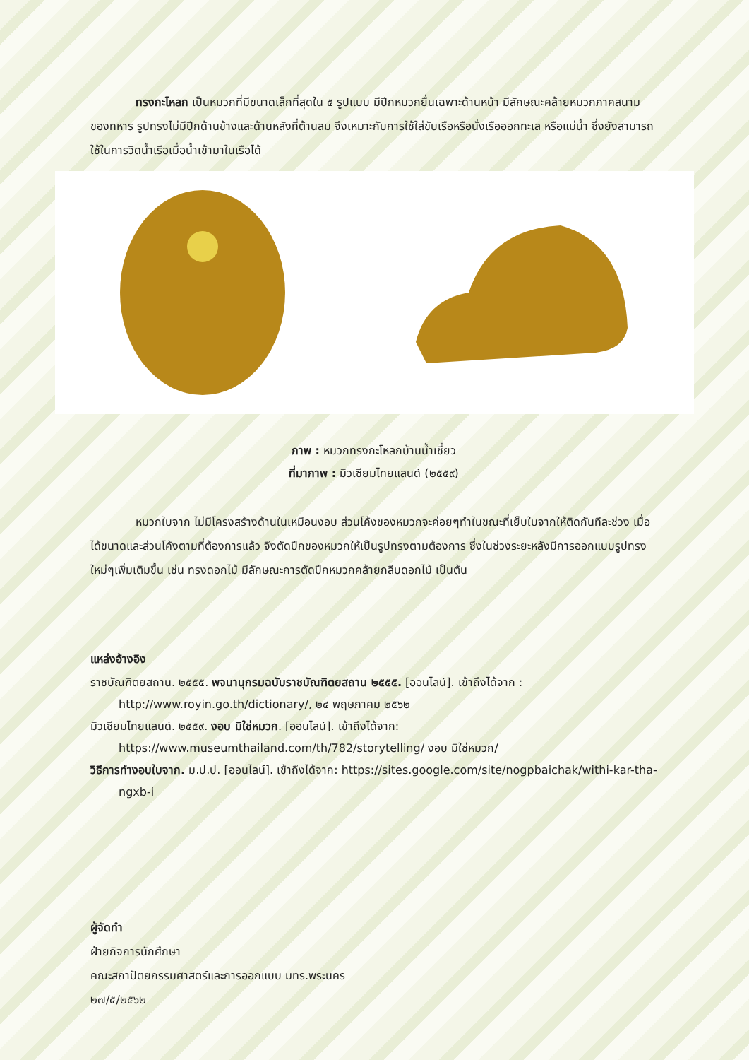ทรงกะโหลก เป็นหมวกที่มีขนาดเล็กที่สุดใน ๕ รูปแบบ มีปีกหมวกยื่นเฉพาะด้านหน้า มีลักษณะคล้ายหมวกภาคสนามของทหาร รูปทรงไม่มีปีกด้านข้างและด้านหลังที่ต้านลม จึงเหมาะกับการใช้ใส่ขับเรือหรือนั่งเรือออกทะเล หรือแม่น้ำ ซึ่งยังสามารถใช้ในการวิดน้ำเรือเมื่อน้ำเข้ามาในเรือได้
ภาพ : หมวกทรงกะโหลกบ้านน้ำเชี่ยว
ที่มาภาพ : มิวเซียมไทยแลนด์ (๒๕๕๙)
หมวกใบจาก ไม่มีโครงสร้างด้านในเหมือนงอบ ส่วนโค้งของหมวกจะค่อยๆทำในขณะที่เย็บใบจากให้ติดกันทีละช่วง เมื่อได้ขนาดและส่วนโค้งตามที่ต้องการแล้ว จึงตัดปีกของหมวกให้เป็นรูปทรงตามต้องการ ซึ่งในช่วงระยะหลังมีการออกแบบรูปทรงใหม่ๆเพิ่มเติมขึ้น เช่น ทรงดอกไม้ มีลักษณะการตัดปีกหมวกคล้ายกลีบดอกไม้ เป็นต้น
แหล่งอ้างอิง
ราชบัณฑิตยสถาน. ๒๕๕๕. พจนานุกรมฉบับราชบัณฑิตยสถาน ๒๕๕๕. [ออนไลน์]. เข้าถึงได้จาก : http://www.royin.go.th/dictionary/, ๒๔ พฤษภาคม ๒๕๖๒
มิวเซียมไทยแลนด์. ๒๕๕๙. งอบ มิใช่หมวก. [ออนไลน์]. เข้าถึงได้จาก: https://www.museumthailand.com/th/782/storytelling/ งอบ มิใช่หมวก/
วิธีการทำงอบใบจาก. ม.ป.ป. [ออนไลน์]. เข้าถึงได้จาก: https://sites.google.com/site/nogpbaichak/withi-kar-tha-ngxb-i
ผู้จัดทำ
ฝ่ายกิจการนักศึกษา
คณะสถาปัตยกรรมศาสตร์และการออกแบบ มทร.พระนคร
๒๗/๕/๒๕๖๒